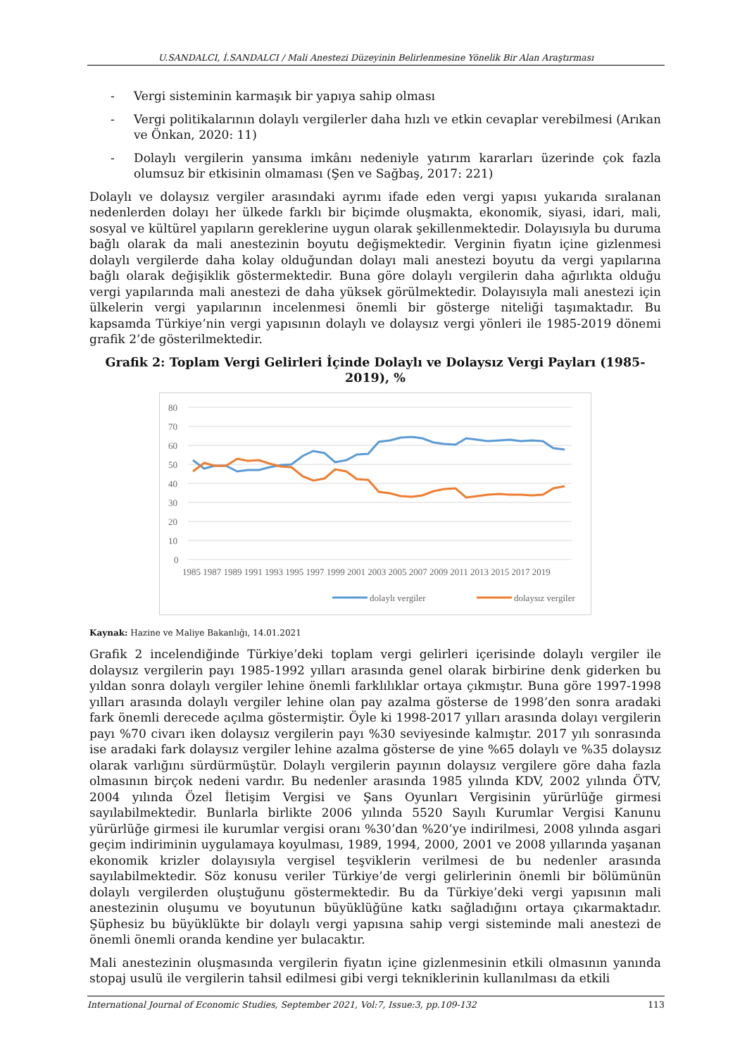U.SANDALCI, İ.SANDALCI / Mali Anestezi Düzeyinin Belirlenmesine Yönelik Bir Alan Araştırması
- Vergi sisteminin karmaşık bir yapıya sahip olması
- Vergi politikalarının dolaylı vergilerler daha hızlı ve etkin cevaplar verebilmesi (Arıkan ve Önkan, 2020: 11)
- Dolaylı vergilerin yansıma imkânı nedeniyle yatırım kararları üzerinde çok fazla olumsuz bir etkisinin olmaması (Şen ve Sağbaş, 2017: 221)
Dolaylı ve dolaysız vergiler arasındaki ayrımı ifade eden vergi yapısı yukarıda sıralanan nedenlerden dolayı her ülkede farklı bir biçimde oluşmakta, ekonomik, siyasi, idari, mali, sosyal ve kültürel yapıların gereklerine uygun olarak şekillenmektedir. Dolayısıyla bu duruma bağlı olarak da mali anestezinin boyutu değişmektedir. Verginin fiyatın içine gizlenmesi dolaylı vergilerde daha kolay olduğundan dolayı mali anestezi boyutu da vergi yapılarına bağlı olarak değişiklik göstermektedir. Buna göre dolaylı vergilerin daha ağırlıkta olduğu vergi yapılarında mali anestezi de daha yüksek görülmektedir. Dolayısıyla mali anestezi için ülkelerin vergi yapılarının incelenmesi önemli bir gösterge niteliği taşımaktadır. Bu kapsamda Türkiye’nin vergi yapısının dolaylı ve dolaysız vergi yönleri ile 1985-2019 dönemi grafik 2’de gösterilmektedir.
Grafik 2: Toplam Vergi Gelirleri İçinde Dolaylı ve Dolaysız Vergi Payları (1985-2019), %
80
70
60
50
40
30
20
10
0
1985 1987 1989 1991 1993 1995 1997 1999 2001 2003 2005 2007 2009 2011 2013 2015 2017 2019
dolaylı vergiler
dolaysız vergiler
Kaynak: Hazine ve Maliye Bakanlığı, 14.01.2021
Grafik 2 incelendiğinde Türkiye’deki toplam vergi gelirleri içerisinde dolaylı vergiler ile dolaysız vergilerin payı 1985-1992 yılları arasında genel olarak birbirine denk giderken bu yıldan sonra dolaylı vergiler lehine önemli farklılıklar ortaya çıkmıştır. Buna göre 1997-1998 yılları arasında dolaylı vergiler lehine olan pay azalma gösterse de 1998’den sonra aradaki fark önemli derecede açılma göstermiştir. Öyle ki 1998-2017 yılları arasında dolayı vergilerin payı %70 civarı iken dolaysız vergilerin payı %30 seviyesinde kalmıştır. 2017 yılı sonrasında ise aradaki fark dolaysız vergiler lehine azalma gösterse de yine %65 dolaylı ve %35 dolaysız olarak varlığını sürdürmüştür. Dolaylı vergilerin payının dolaysız vergilere göre daha fazla olmasının birçok nedeni vardır. Bu nedenler arasında 1985 yılında KDV, 2002 yılında ÖTV, 2004 yılında Özel İletişim Vergisi ve Şans Oyunları Vergisinin yürürlüğe girmesi sayılabilmektedir. Bunlarla birlikte 2006 yılında 5520 Sayılı Kurumlar Vergisi Kanunu yürürlüğe girmesi ile kurumlar vergisi oranı %30’dan %20’ye indirilmesi, 2008 yılında asgari geçim indiriminin uygulamaya koyulması, 1989, 1994, 2000, 2001 ve 2008 yıllarında yaşanan ekonomik krizler dolayısıyla vergisel teşviklerin verilmesi de bu nedenler arasında sayılabilmektedir. Söz konusu veriler Türkiye’de vergi gelirlerinin önemli bir bölümünün dolaylı vergilerden oluştuğunu göstermektedir. Bu da Türkiye’deki vergi yapısının mali anestezinin oluşumu ve boyutunun büyüklüğüne katkı sağladığını ortaya çıkarmaktadır. Şüphesiz bu büyüklükte bir dolaylı vergi yapısına sahip vergi sisteminde mali anestezi de önemli önemli oranda kendine yer bulacaktır.
Mali anestezinin oluşmasında vergilerin fiyatın içine gizlenmesinin etkili olmasının yanında stopaj usulü ile vergilerin tahsil edilmesi gibi vergi tekniklerinin kullanılması da etkili
International Journal of Economic Studies, September 2021, Vol:7, Issue:3, pp.109-132 113